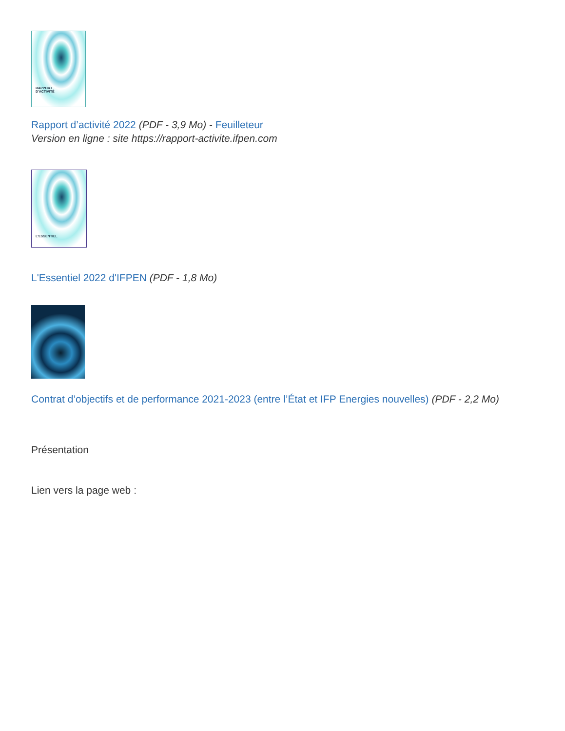RAPPORT
D'ACTIVITÉ
Rapport d’activité 2022 (PDF - 3,9 Mo) - Feuilleteur
Version en ligne : site https://rapport-activite.ifpen.com
L'ESSENTIEL
L'Essentiel 2022 d'IFPEN (PDF - 1,8 Mo)
Contrat d’objectifs et de performance 2021-2023 (entre l’État et IFP Energies nouvelles) (PDF - 2,2 Mo)
Présentation
Lien vers la page web :